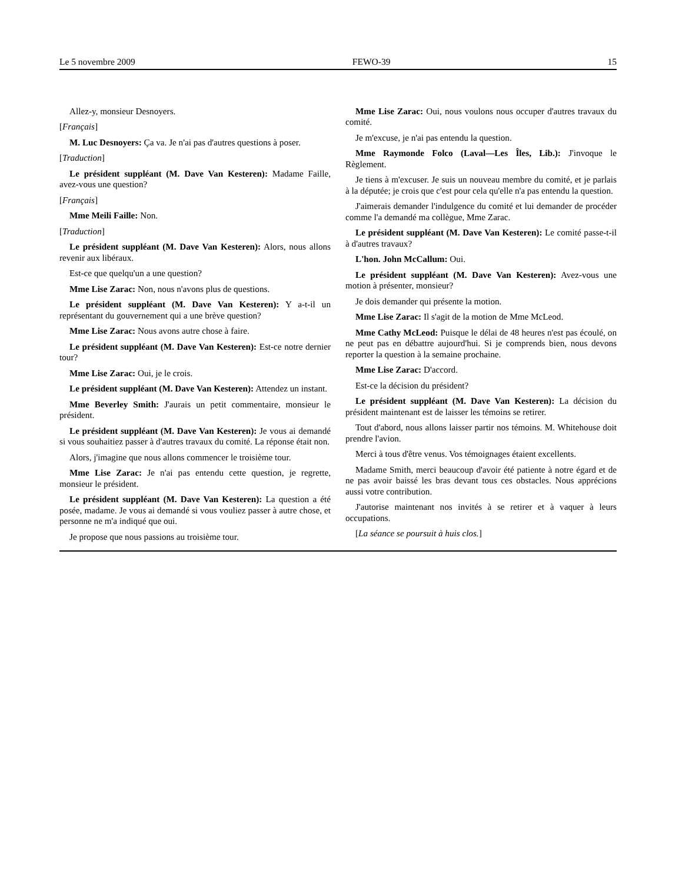Le 5 novembre 2009 FEWO-39 15
Allez-y, monsieur Desnoyers.
[Français]
M. Luc Desnoyers: Ça va. Je n'ai pas d'autres questions à poser.
[Traduction]
Le président suppléant (M. Dave Van Kesteren): Madame Faille, avez-vous une question?
[Français]
Mme Meili Faille: Non.
[Traduction]
Le président suppléant (M. Dave Van Kesteren): Alors, nous allons revenir aux libéraux.
Est-ce que quelqu'un a une question?
Mme Lise Zarac: Non, nous n'avons plus de questions.
Le président suppléant (M. Dave Van Kesteren): Y a-t-il un représentant du gouvernement qui a une brève question?
Mme Lise Zarac: Nous avons autre chose à faire.
Le président suppléant (M. Dave Van Kesteren): Est-ce notre dernier tour?
Mme Lise Zarac: Oui, je le crois.
Le président suppléant (M. Dave Van Kesteren): Attendez un instant.
Mme Beverley Smith: J'aurais un petit commentaire, monsieur le président.
Le président suppléant (M. Dave Van Kesteren): Je vous ai demandé si vous souhaitiez passer à d'autres travaux du comité. La réponse était non.
Alors, j'imagine que nous allons commencer le troisième tour.
Mme Lise Zarac: Je n'ai pas entendu cette question, je regrette, monsieur le président.
Le président suppléant (M. Dave Van Kesteren): La question a été posée, madame. Je vous ai demandé si vous vouliez passer à autre chose, et personne ne m'a indiqué que oui.
Je propose que nous passions au troisième tour.
Mme Lise Zarac: Oui, nous voulons nous occuper d'autres travaux du comité.
Je m'excuse, je n'ai pas entendu la question.
Mme Raymonde Folco (Laval—Les Îles, Lib.): J'invoque le Règlement.
Je tiens à m'excuser. Je suis un nouveau membre du comité, et je parlais à la députée; je crois que c'est pour cela qu'elle n'a pas entendu la question.
J'aimerais demander l'indulgence du comité et lui demander de procéder comme l'a demandé ma collègue, Mme Zarac.
Le président suppléant (M. Dave Van Kesteren): Le comité passe-t-il à d'autres travaux?
L'hon. John McCallum: Oui.
Le président suppléant (M. Dave Van Kesteren): Avez-vous une motion à présenter, monsieur?
Je dois demander qui présente la motion.
Mme Lise Zarac: Il s'agit de la motion de Mme McLeod.
Mme Cathy McLeod: Puisque le délai de 48 heures n'est pas écoulé, on ne peut pas en débattre aujourd'hui. Si je comprends bien, nous devons reporter la question à la semaine prochaine.
Mme Lise Zarac: D'accord.
Est-ce la décision du président?
Le président suppléant (M. Dave Van Kesteren): La décision du président maintenant est de laisser les témoins se retirer.
Tout d'abord, nous allons laisser partir nos témoins. M. Whitehouse doit prendre l'avion.
Merci à tous d'être venus. Vos témoignages étaient excellents.
Madame Smith, merci beaucoup d'avoir été patiente à notre égard et de ne pas avoir baissé les bras devant tous ces obstacles. Nous apprécions aussi votre contribution.
J'autorise maintenant nos invités à se retirer et à vaquer à leurs occupations.
[La séance se poursuit à huis clos.]